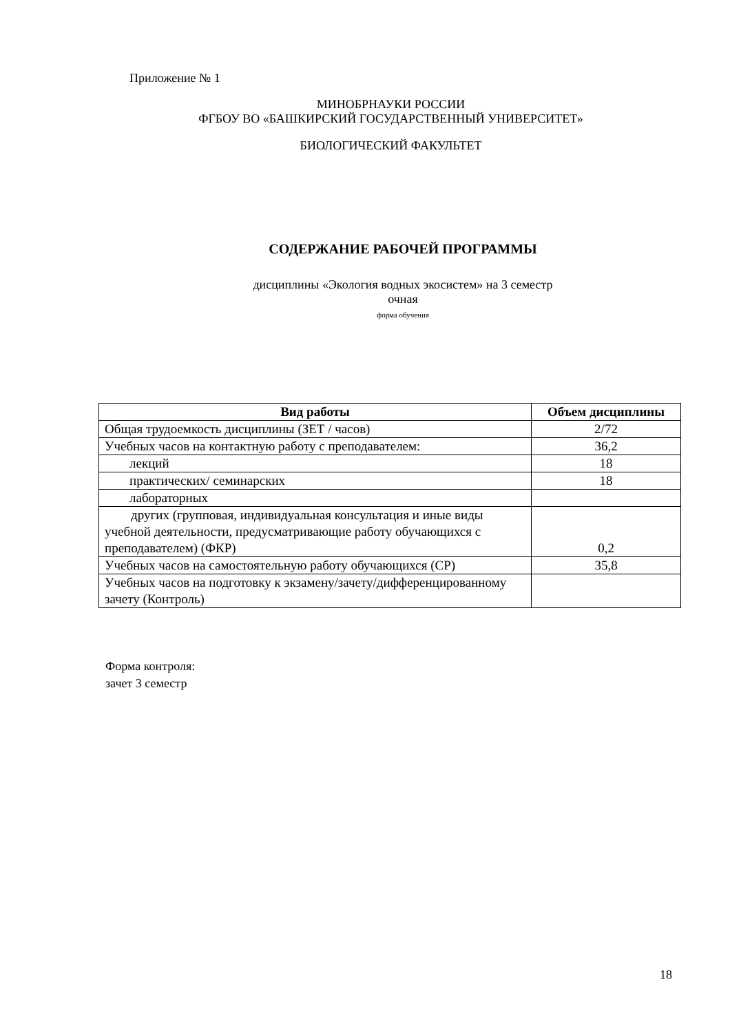Приложение № 1
МИНОБРНАУКИ РОССИИ
ФГБОУ ВО «БАШКИРСКИЙ ГОСУДАРСТВЕННЫЙ УНИВЕРСИТЕТ»
БИОЛОГИЧЕСКИЙ ФАКУЛЬТЕТ
СОДЕРЖАНИЕ РАБОЧЕЙ ПРОГРАММЫ
дисциплины «Экология водных экосистем» на 3 семестр
очная
форма обучения
| Вид работы | Объем дисциплины |
| --- | --- |
| Общая трудоемкость дисциплины (ЗЕТ / часов) | 2/72 |
| Учебных часов на контактную работу с преподавателем: | 36,2 |
| лекций | 18 |
| практических/ семинарских | 18 |
| лабораторных | |
| других (групповая, индивидуальная консультация и иные виды учебной деятельности, предусматривающие работу обучающихся с преподавателем) (ФКР) | 0,2 |
| Учебных часов на самостоятельную работу обучающихся (СР) | 35,8 |
| Учебных часов на подготовку к экзамену/зачету/дифференцированному зачету (Контроль) | |
Форма контроля:
зачет 3 семестр
18